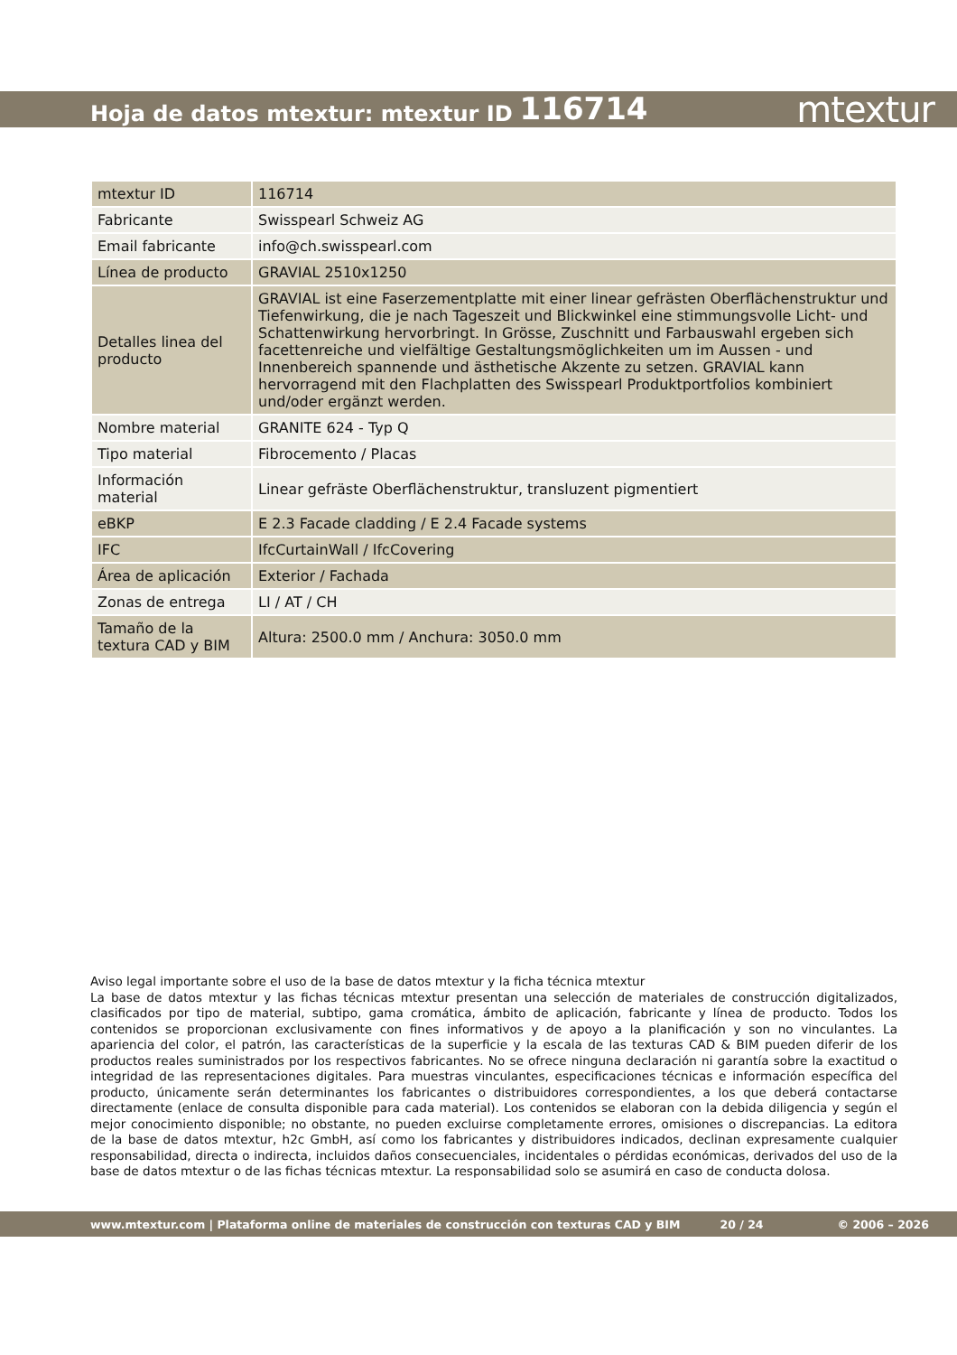Hoja de datos mtextur: mtextur ID 116714
mtextur
| mtextur ID | 116714 |
| Fabricante | Swisspearl Schweiz AG |
| Email fabricante | info@ch.swisspearl.com |
| Línea de producto | GRAVIAL 2510x1250 |
| Detalles linea del producto | GRAVIAL ist eine Faserzementplatte mit einer linear gefrästen Oberflächenstruktur und Tiefenwirkung, die je nach Tageszeit und Blickwinkel eine stimmungsvolle Licht- und Schattenwirkung hervorbringt. In Grösse, Zuschnitt und Farbauswahl ergeben sich facettenreiche und vielfältige Gestaltungsmöglichkeiten um im Aussen - und Innenbereich spannende und ästhetische Akzente zu setzen. GRAVIAL kann hervorragend mit den Flachplatten des Swisspearl Produktportfolios kombiniert und/oder ergänzt werden. |
| Nombre material | GRANITE 624 - Typ Q |
| Tipo material | Fibrocemento / Placas |
| Información material | Linear gefräste Oberflächenstruktur, transluzent pigmentiert |
| eBKP | E 2.3 Facade cladding / E 2.4 Facade systems |
| IFC | IfcCurtainWall / IfcCovering |
| Área de aplicación | Exterior / Fachada |
| Zonas de entrega | LI / AT / CH |
| Tamaño de la textura CAD y BIM | Altura: 2500.0 mm / Anchura: 3050.0 mm |
Aviso legal importante sobre el uso de la base de datos mtextur y la ficha técnica mtextur
La base de datos mtextur y las fichas técnicas mtextur presentan una selección de materiales de construcción digitalizados, clasificados por tipo de material, subtipo, gama cromática, ámbito de aplicación, fabricante y línea de producto. Todos los contenidos se proporcionan exclusivamente con fines informativos y de apoyo a la planificación y son no vinculantes. La apariencia del color, el patrón, las características de la superficie y la escala de las texturas CAD & BIM pueden diferir de los productos reales suministrados por los respectivos fabricantes. No se ofrece ninguna declaración ni garantía sobre la exactitud o integridad de las representaciones digitales. Para muestras vinculantes, especificaciones técnicas e información específica del producto, únicamente serán determinantes los fabricantes o distribuidores correspondientes, a los que deberá contactarse directamente (enlace de consulta disponible para cada material). Los contenidos se elaboran con la debida diligencia y según el mejor conocimiento disponible; no obstante, no pueden excluirse completamente errores, omisiones o discrepancias. La editora de la base de datos mtextur, h2c GmbH, así como los fabricantes y distribuidores indicados, declinan expresamente cualquier responsabilidad, directa o indirecta, incluidos daños consecuenciales, incidentales o pérdidas económicas, derivados del uso de la base de datos mtextur o de las fichas técnicas mtextur. La responsabilidad solo se asumirá en caso de conducta dolosa.
www.mtextur.com | Plataforma online de materiales de construcción con texturas CAD y BIM 20 / 24 © 2006 – 2026